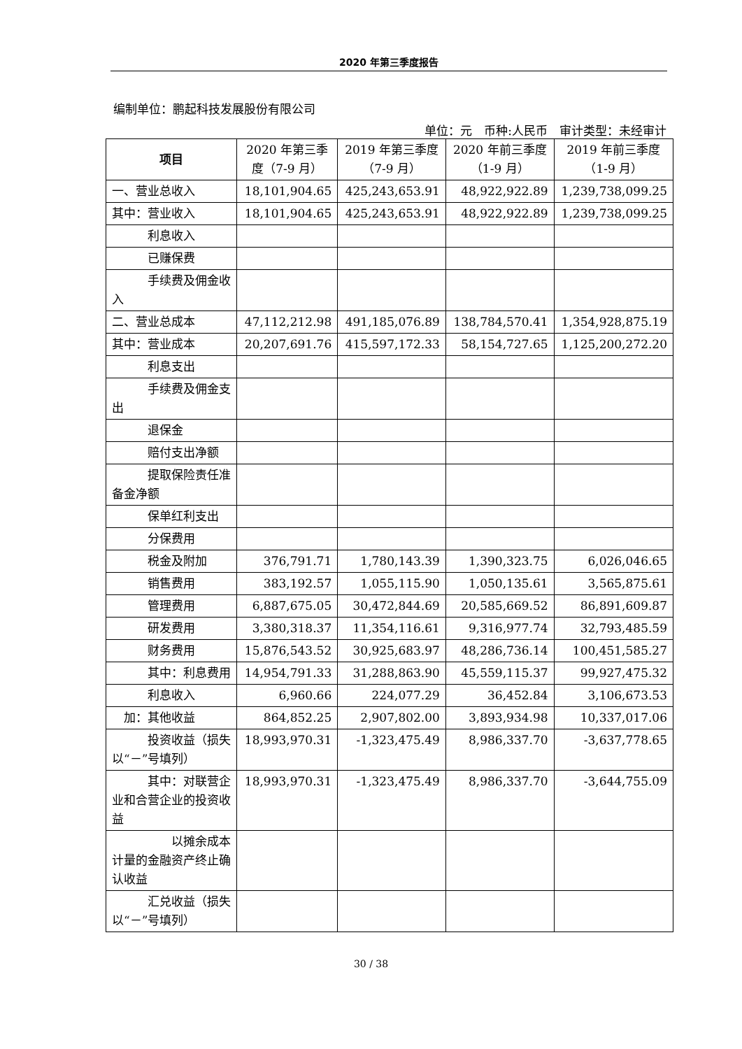2020 年第三季度报告
编制单位：鹏起科技发展股份有限公司
单位：元　币种:人民币　审计类型：未经审计
| 项目 | 2020 年第三季度（7-9 月） | 2019 年第三季度（7-9 月） | 2020 年前三季度（1-9 月） | 2019 年前三季度（1-9 月） |
| --- | --- | --- | --- | --- |
| 一、营业总收入 | 18,101,904.65 | 425,243,653.91 | 48,922,922.89 | 1,239,738,099.25 |
| 其中：营业收入 | 18,101,904.65 | 425,243,653.91 | 48,922,922.89 | 1,239,738,099.25 |
| 利息收入 | | | | |
| 已赚保费 | | | | |
| 手续费及佣金收入 | | | | |
| 二、营业总成本 | 47,112,212.98 | 491,185,076.89 | 138,784,570.41 | 1,354,928,875.19 |
| 其中：营业成本 | 20,207,691.76 | 415,597,172.33 | 58,154,727.65 | 1,125,200,272.20 |
| 利息支出 | | | | |
| 手续费及佣金支出 | | | | |
| 退保金 | | | | |
| 赔付支出净额 | | | | |
| 提取保险责任准备金净额 | | | | |
| 保单红利支出 | | | | |
| 分保费用 | | | | |
| 税金及附加 | 376,791.71 | 1,780,143.39 | 1,390,323.75 | 6,026,046.65 |
| 销售费用 | 383,192.57 | 1,055,115.90 | 1,050,135.61 | 3,565,875.61 |
| 管理费用 | 6,887,675.05 | 30,472,844.69 | 20,585,669.52 | 86,891,609.87 |
| 研发费用 | 3,380,318.37 | 11,354,116.61 | 9,316,977.74 | 32,793,485.59 |
| 财务费用 | 15,876,543.52 | 30,925,683.97 | 48,286,736.14 | 100,451,585.27 |
| 其中：利息费用 | 14,954,791.33 | 31,288,863.90 | 45,559,115.37 | 99,927,475.32 |
| 利息收入 | 6,960.66 | 224,077.29 | 36,452.84 | 3,106,673.53 |
| 加：其他收益 | 864,852.25 | 2,907,802.00 | 3,893,934.98 | 10,337,017.06 |
| 投资收益（损失以“－”号填列） | 18,993,970.31 | -1,323,475.49 | 8,986,337.70 | -3,637,778.65 |
| 其中：对联营企业和合营企业的投资收益 | 18,993,970.31 | -1,323,475.49 | 8,986,337.70 | -3,644,755.09 |
| 以摊余成本计量的金融资产终止确认收益 | | | | |
| 汇兑收益（损失以“－”号填列） | | | | |
30 / 38